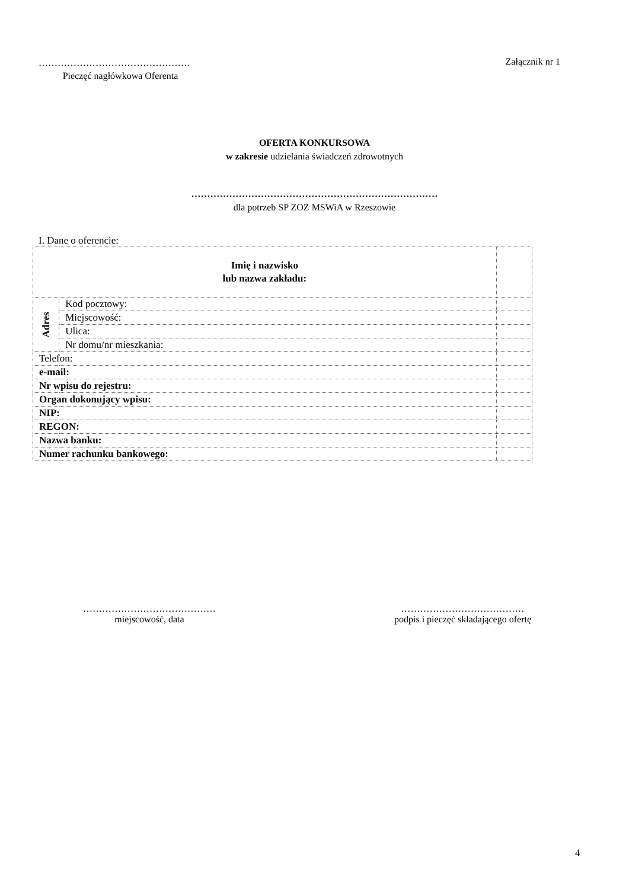…………………………………………
Pieczęć nagłówkowa Oferenta
Załącznik nr 1
OFERTA KONKURSOWA
w zakresie udzielania świadczeń zdrowotnych
……………………………………………………………………
dla potrzeb SP ZOZ MSWiA w Rzeszowie
I. Dane o oferencie:
| Imię i nazwisko lub nazwa zakładu: | | |
| Adres | Kod pocztowy: | |
| | Miejscowość: | |
| | Ulica: | |
| | Nr domu/nr mieszkania: | |
| Telefon: | | |
| e-mail: | | |
| Nr wpisu do rejestru: | | |
| Organ dokonujący wpisu: | | |
| NIP: | | |
| REGON: | | |
| Nazwa banku: | | |
| Numer rachunku bankowego: | | |
……………………………………
miejscowość, data
…………………………………
podpis i pieczęć składającego ofertę
4